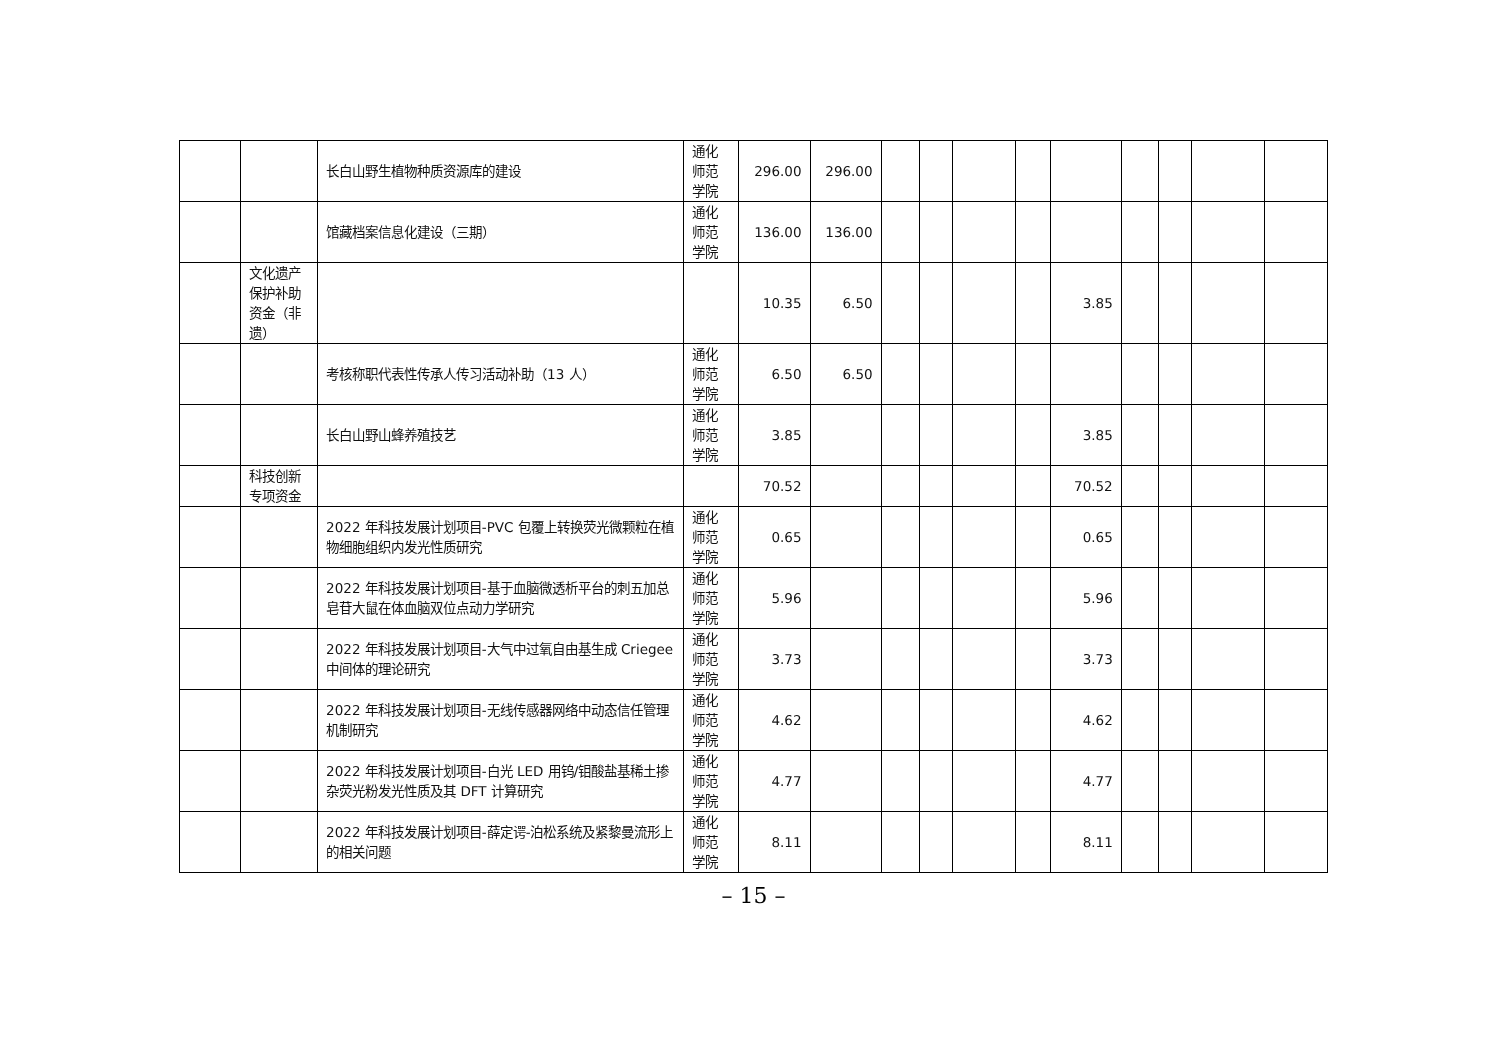| | | 长白山野生植物种质资源库的建设 | 通化师范学院 | 296.00 | 296.00 | | | | | | | | | |
| | | 馆藏档案信息化建设（三期） | 通化师范学院 | 136.00 | 136.00 | | | | | | | | | |
| | 文化遗产保护补助资金（非遗） | | | 10.35 | 6.50 | | | | | 3.85 | | | | |
| | | 考核称职代表性传承人传习活动补助（13 人） | 通化师范学院 | 6.50 | 6.50 | | | | | | | | | |
| | | 长白山野山蜂养殖技艺 | 通化师范学院 | 3.85 | | | | | | 3.85 | | | | |
| | 科技创新专项资金 | | | 70.52 | | | | | | 70.52 | | | | |
| | | 2022 年科技发展计划项目-PVC 包覆上转换荧光微颗粒在植物细胞组织内发光性质研究 | 通化师范学院 | 0.65 | | | | | | 0.65 | | | | |
| | | 2022 年科技发展计划项目-基于血脑微透析平台的刺五加总皂苷大鼠在体血脑双位点动力学研究 | 通化师范学院 | 5.96 | | | | | | 5.96 | | | | |
| | | 2022 年科技发展计划项目-大气中过氧自由基生成 Criegee 中间体的理论研究 | 通化师范学院 | 3.73 | | | | | | 3.73 | | | | |
| | | 2022 年科技发展计划项目-无线传感器网络中动态信任管理机制研究 | 通化师范学院 | 4.62 | | | | | | 4.62 | | | | |
| | | 2022 年科技发展计划项目-白光 LED 用钨/钼酸盐基稀土掺杂荧光粉发光性质及其 DFT 计算研究 | 通化师范学院 | 4.77 | | | | | | 4.77 | | | | |
| | | 2022 年科技发展计划项目-薛定谔-泊松系统及紧黎曼流形上的相关问题 | 通化师范学院 | 8.11 | | | | | | 8.11 | | | | |
– 15 –